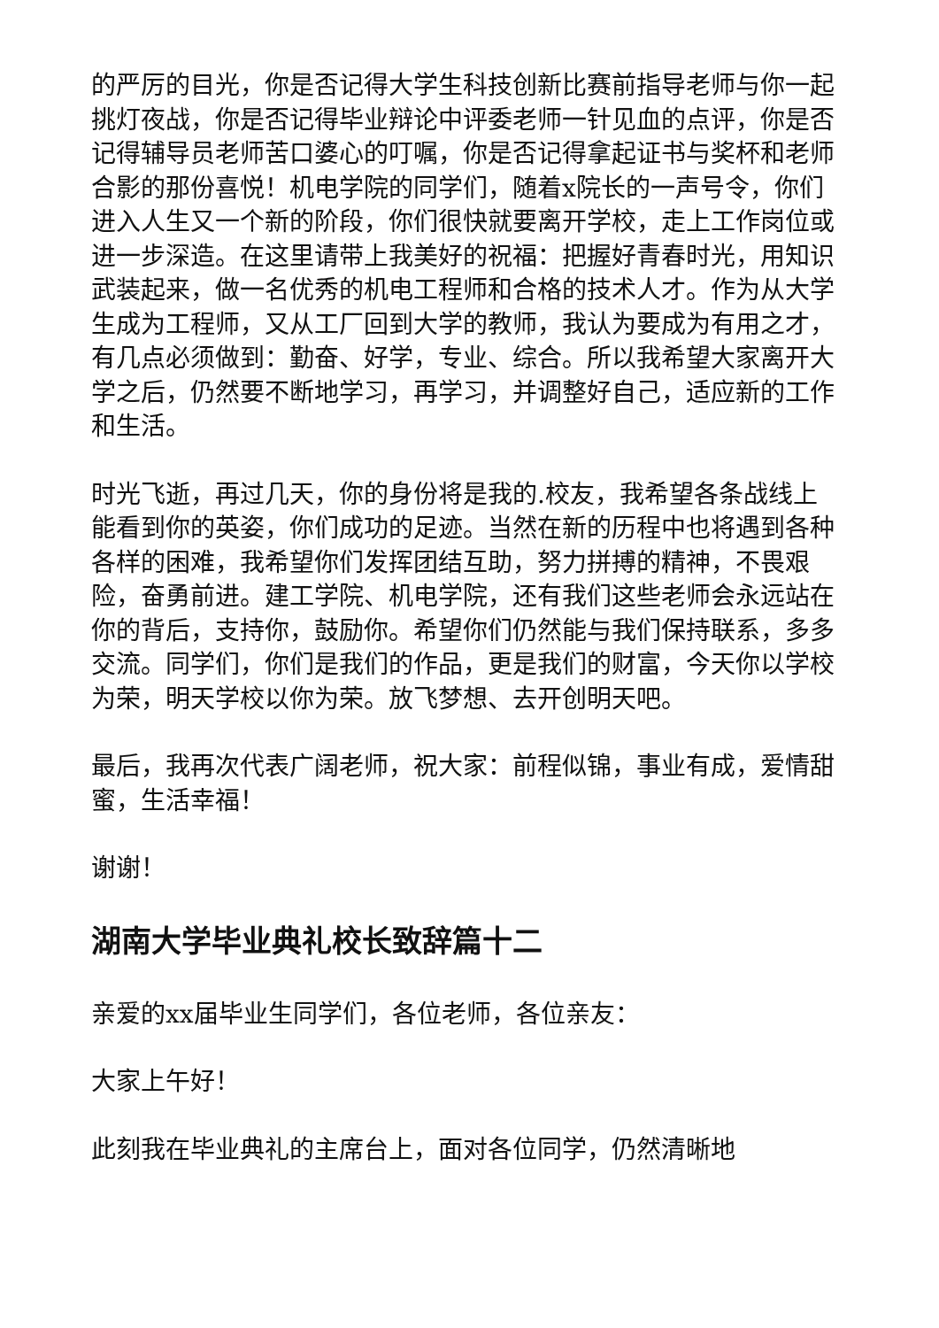的严厉的目光，你是否记得大学生科技创新比赛前指导老师与你一起挑灯夜战，你是否记得毕业辩论中评委老师一针见血的点评，你是否记得辅导员老师苦口婆心的叮嘱，你是否记得拿起证书与奖杯和老师合影的那份喜悦！机电学院的同学们，随着x院长的一声号令，你们进入人生又一个新的阶段，你们很快就要离开学校，走上工作岗位或进一步深造。在这里请带上我美好的祝福：把握好青春时光，用知识武装起来，做一名优秀的机电工程师和合格的技术人才。作为从大学生成为工程师，又从工厂回到大学的教师，我认为要成为有用之才，有几点必须做到：勤奋、好学，专业、综合。所以我希望大家离开大学之后，仍然要不断地学习，再学习，并调整好自己，适应新的工作和生活。
时光飞逝，再过几天，你的身份将是我的.校友，我希望各条战线上能看到你的英姿，你们成功的足迹。当然在新的历程中也将遇到各种各样的困难，我希望你们发挥团结互助，努力拼搏的精神，不畏艰险，奋勇前进。建工学院、机电学院，还有我们这些老师会永远站在你的背后，支持你，鼓励你。希望你们仍然能与我们保持联系，多多交流。同学们，你们是我们的作品，更是我们的财富，今天你以学校为荣，明天学校以你为荣。放飞梦想、去开创明天吧。
最后，我再次代表广阔老师，祝大家：前程似锦，事业有成，爱情甜蜜，生活幸福！
谢谢！
湖南大学毕业典礼校长致辞篇十二
亲爱的xx届毕业生同学们，各位老师，各位亲友：
大家上午好！
此刻我在毕业典礼的主席台上，面对各位同学，仍然清晰地